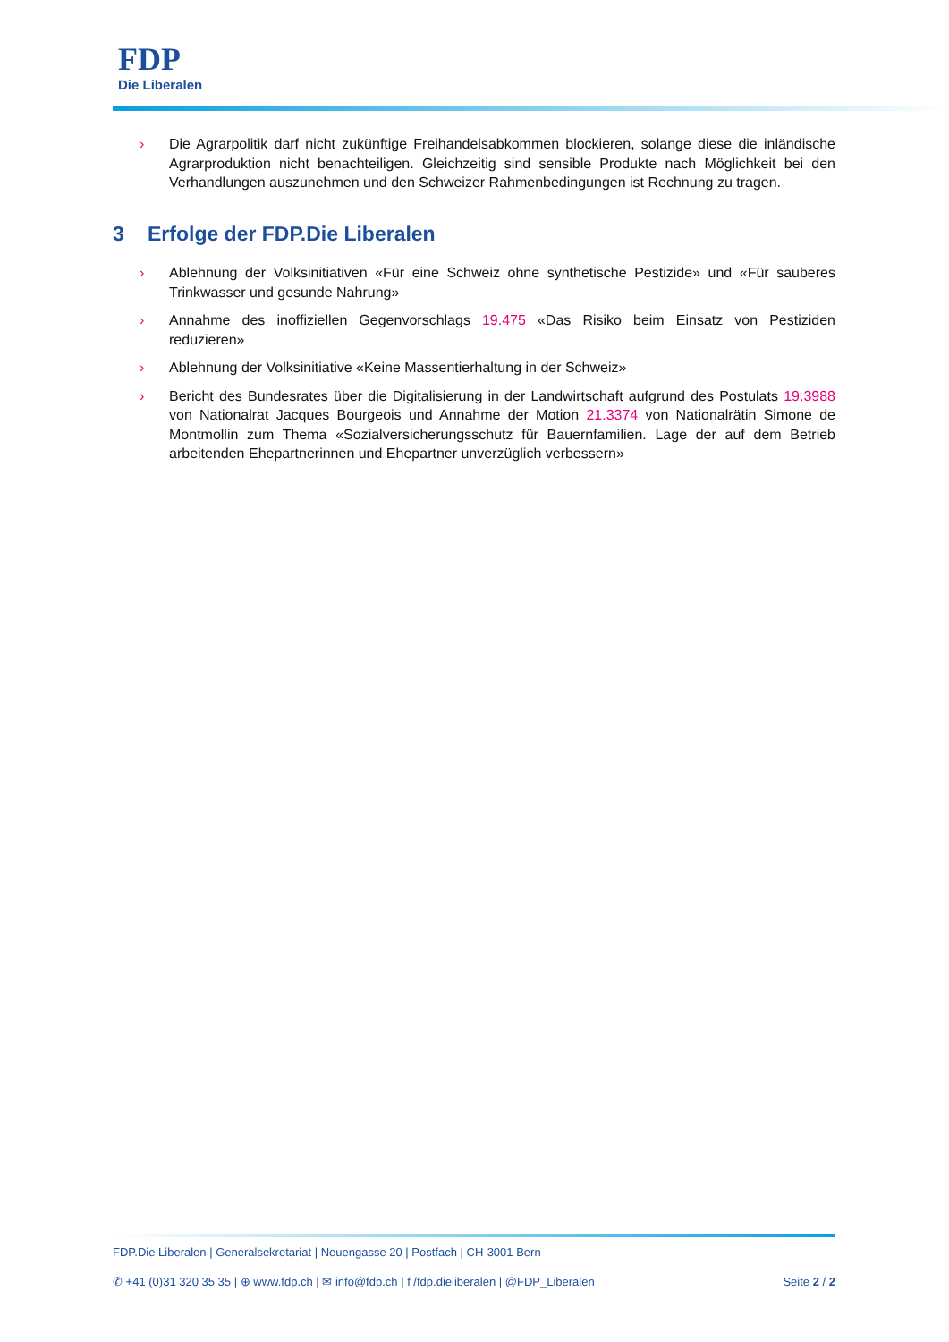FDP
Die Liberalen
› Die Agrarpolitik darf nicht zukünftige Freihandelsabkommen blockieren, solange diese die inländische Agrarproduktion nicht benachteiligen. Gleichzeitig sind sensible Produkte nach Möglichkeit bei den Verhandlungen auszunehmen und den Schweizer Rahmenbedingungen ist Rechnung zu tragen.
3 Erfolge der FDP.Die Liberalen
› Ablehnung der Volksinitiativen «Für eine Schweiz ohne synthetische Pestizide» und «Für sauberes Trinkwasser und gesunde Nahrung»
› Annahme des inoffiziellen Gegenvorschlags 19.475 «Das Risiko beim Einsatz von Pestiziden reduzieren»
› Ablehnung der Volksinitiative «Keine Massentierhaltung in der Schweiz»
› Bericht des Bundesrates über die Digitalisierung in der Landwirtschaft aufgrund des Postulats 19.3988 von Nationalrat Jacques Bourgeois und Annahme der Motion 21.3374 von Nationalrätin Simone de Montmollin zum Thema «Sozialversicherungsschutz für Bauernfamilien. Lage der auf dem Betrieb arbeitenden Ehepartnerinnen und Ehepartner unverzüglich verbessern»
FDP.Die Liberalen | Generalsekretariat | Neuengasse 20 | Postfach | CH-3001 Bern
✆ +41 (0)31 320 35 35 | ⊕ www.fdp.ch | ✉ info@fdp.ch | f /fdp.dieliberalen | @FDP_Liberalen Seite 2 / 2